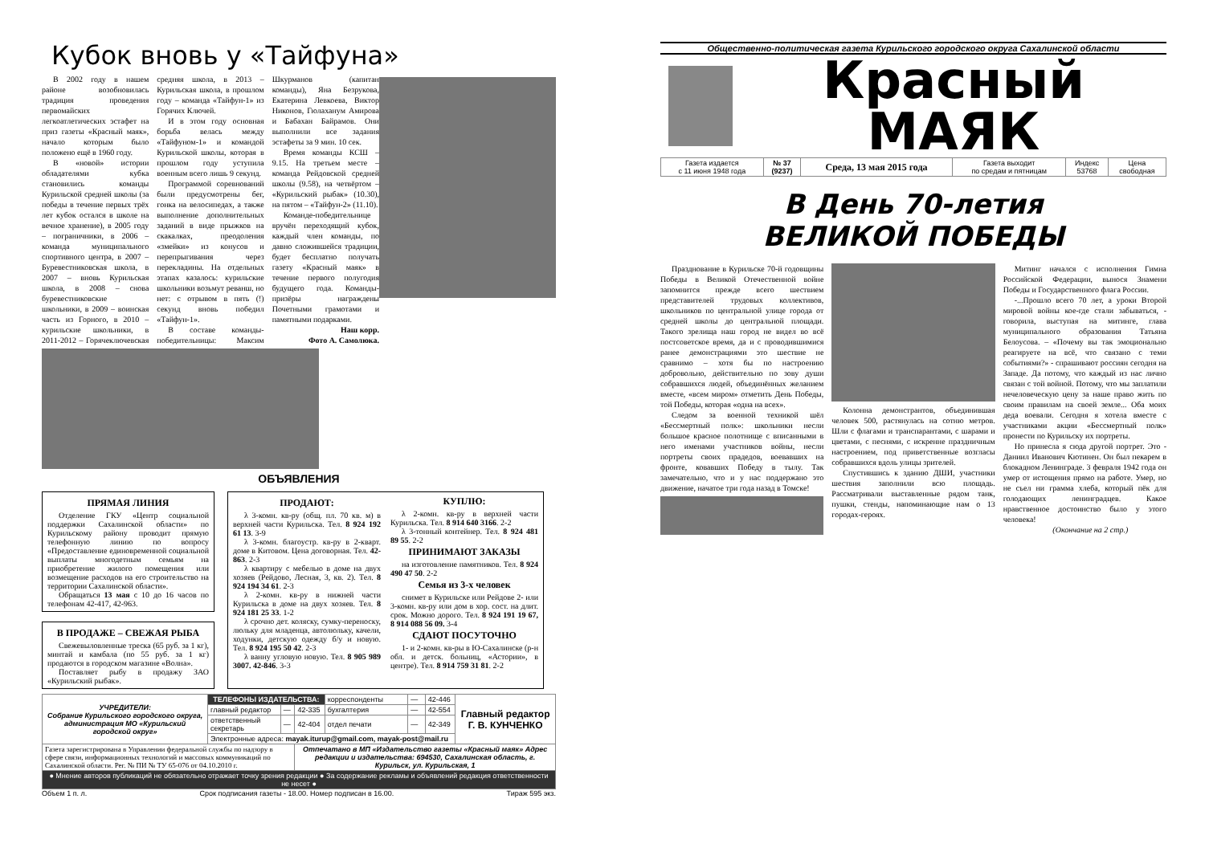Кубок вновь у «Тайфуна»
В 2002 году в нашем районе возобновилась традиция проведения первомайских легкоатлетических эстафет на приз газеты «Красный маяк», начало которым было положено ещё в 1960 году.
В «новой» истории обладателями кубка становились команды Курильской средней школы (за победы в течение первых трёх лет кубок остался в школе на вечное хранение), в 2005 году – пограничники, в 2006 – команда муниципального спортивного центра, в 2007 – Буревестниковская школа, в 2007 – вновь Курильская школа, в 2008 – снова буревестниковские школьники, в 2009 – воинская часть из Горного, в 2010 – курильские школьники, в 2011-2012 – Горячеключевская средняя школа, в 2013 – Курильская школа, в прошлом году – команда «Тайфун-1» из Горячих Ключей.
И в этом году основная борьба велась между «Тайфуном-1» и командой Курильской школы, которая в прошлом году уступила военным всего лишь 9 секунд.
Программой соревнований были предусмотрены бег, гонка на велосипедах, а также выполнение дополнительных заданий в виде прыжков на скакалках, преодоления «змейки» из конусов и перепрыгивания через перекладины. На отдельных этапах казалось: курильские школьники возьмут реванш, но нет: с отрывом в пять (!) секунд вновь победил «Тайфун-1».
В составе команды-победительницы: Максим Шкурманов (капитан команды), Яна Безрукова, Екатерина Левкоева, Виктор Никонов, Гюлаханум Амирова и Бабахан Байрамов. Они выполнили все задания эстафеты за 9 мин. 10 сек.
Время команды КСШ – 9.15. На третьем месте – команда Рейдовской средней школы (9.58), на четвёртом – «Курильский рыбак» (10.30), на пятом – «Тайфун-2» (11.10).
Команде-победительнице вручён переходящий кубок, каждый член команды, по давно сложившейся традиции, будет бесплатно получать газету «Красный маяк» в течение первого полугодия будущего года. Команды-призёры награждены Почетными грамотами и памятными подарками.
Наш корр.
Фото А. Самолюка.
ОБЪЯВЛЕНИЯ
ПРЯМАЯ ЛИНИЯ
Отделение ГКУ «Центр социальной поддержки Сахалинской области» по Курильскому району проводит прямую телефонную линию по вопросу «Предоставление единовременной социальной выплаты многодетным семьям на приобретение жилого помещения или возмещение расходов на его строительство на территории Сахалинской области».
Обращаться 13 мая с 10 до 16 часов по телефонам 42-417, 42-963.
В ПРОДАЖЕ – СВЕЖАЯ РЫБА
Свежевыловленные треска (65 руб. за 1 кг), минтай и камбала (по 55 руб. за 1 кг) продаются в городском магазине «Волна».
Поставляет рыбу в продажу ЗАО «Курильский рыбак».
ПРОДАЮТ:
λ 3-комн. кв-ру (общ. пл. 70 кв. м) в верхней части Курильска. Тел. 8 924 192 61 13. 3-9
λ 3-комн. благоустр. кв-ру в 2-кварт. доме в Китовом. Цена договорная. Тел. 42-863. 2-3
λ квартиру с мебелью в доме на двух хозяев (Рейдово, Лесная, 3, кв. 2). Тел. 8 924 194 34 61. 2-3
λ 2-комн. кв-ру в нижней части Курильска в доме на двух хозяев. Тел. 8 924 181 25 33. 1-2
λ срочно дет. коляску, сумку-переноску, люльку для младенца, автолюльку, качели, ходунки, детскую одежду б/у и новую. Тел. 8 924 195 50 42. 2-3
λ ванну угловую новую. Тел. 8 905 989 3007. 42-846. 3-3
КУПЛЮ:
λ 2-комн. кв-ру в верхней части Курильска. Тел. 8 914 640 3166. 2-2
λ 3-тонный контейнер. Тел. 8 924 481 89 55. 2-2
ПРИНИМАЮТ ЗАКАЗЫ
на изготовление памятников. Тел. 8 924 490 47 50. 2-2
Семья из 3-х человек
снимет в Курильске или Рейдове 2- или 3-комн. кв-ру или дом в хор. сост. на длит. срок. Можно дорого. Тел. 8 924 191 19 67, 8 914 088 56 09. 3-4
СДАЮТ ПОСУТОЧНО
1- и 2-комн. кв-ры в Ю-Сахалинске (р-н обл. и детск. больниц, «Астории», в центре). Тел. 8 914 759 31 81. 2-2
| УЧРЕДИТЕЛИ: Собрание Курильского городского округа, администрация МО «Курильский городской округ» | ТЕЛЕФОНЫ ИЗДАТЕЛЬСТВА: | | | корреспонденты | — | 42-446 | Главный редактор Г. В. КУНЧЕНКО |
| | главный редактор | — | 42-335 | бухгалтерия | — | 42-554 | |
| | ответственный секретарь | — | 42-404 | отдел печати | — | 42-349 | |
| | Электронные адреса: mayak.iturup@gmail.com, mayak-post@mail.ru | | | | | | |
| Газета зарегистрирована в Управлении федеральной службы по надзору в сфере связи, информационных технологий и массовых коммуникаций по Сахалинской области. Рег. № ПИ № ТУ 65-076 от 04.10.2010 г. | | | Отпечатано в МП «Издательство газеты «Красный маяк» Адрес редакции и издательства: 694530, Сахалинская область, г. Курильск, ул. Курильская, 1 | | | | |
| ● Мнение авторов публикаций не обязательно отражает точку зрения редакции ● За содержание рекламы и объявлений редакция ответственности не несет ● | | | | | | | |
Объем 1 п. л. Срок подписания газеты - 18.00. Номер подписан в 16.00. Тираж 595 экз.
Общественно-политическая газета Курильского городского округа Сахалинской области
Красный
МАЯК
| Газета издается с 11 июня 1948 года | № 37 (9237) | Среда, 13 мая 2015 года | Газета выходит по средам и пятницам | Индекс 53768 | Цена свободная |
В День 70-летия
ВЕЛИКОЙ ПОБЕДЫ
Празднование в Курильске 70-й годовщины Победы в Великой Отечественной войне запомнится прежде всего шествием представителей трудовых коллективов, школьников по центральной улице города от средней школы до центральной площади. Такого зрелища наш город не видел во всё постсоветское время, да и с проводившимися ранее демонстрациями это шествие не сравнимо – хотя бы по настроению добровольно, действительно по зову души собравшихся людей, объединённых желанием вместе, «всем миром» отметить День Победы, той Победы, которая «одна на всех».
Следом за военной техникой шёл «Бессмертный полк»: школьники несли большое красное полотнище с вписанными в него именами участников войны, несли портреты своих прадедов, воевавших на фронте, ковавших Победу в тылу. Так замечательно, что и у нас поддержано это движение, начатое три года назад в Томске!
Колонна демонстрантов, объединившая человек 500, растянулась на сотню метров. Шли с флагами и транспарантами, с шарами и цветами, с песнями, с искренне праздничным настроением, под приветственные возгласы собравшихся вдоль улицы зрителей.
Спустившись к зданию ДШИ, участники шествия заполнили всю площадь. Рассматривали выставленные рядом танк, пушки, стенды, напоминающие нам о 13 городах-героях.
Митинг начался с исполнения Гимна Российской Федерации, вынося Знамени Победы и Государственного флага России.
-...Прошло всего 70 лет, а уроки Второй мировой войны кое-где стали забываться, - говорила, выступая на митинге, глава муниципального образования Татьяна Белоусова. – «Почему вы так эмоционально реагируете на всё, что связано с теми событиями?» - спрашивают россиян сегодня на Западе. Да потому, что каждый из нас лично связан с той войной. Потому, что мы заплатили нечеловеческую цену за наше право жить по своим правилам на своей земле... Оба моих деда воевали. Сегодня я хотела вместе с участниками акции «Бессмертный полк» пронести по Курильску их портреты.
Но принесла я сюда другой портрет. Это - Даниил Иванович Кютинен. Он был пекарем в блокадном Ленинграде. 3 февраля 1942 года он умер от истощения прямо на работе. Умер, но не съел ни грамма хлеба, который пёк для голодающих ленинградцев. Какое нравственное достоинство было у этого человека!
(Окончание на 2 стр.)